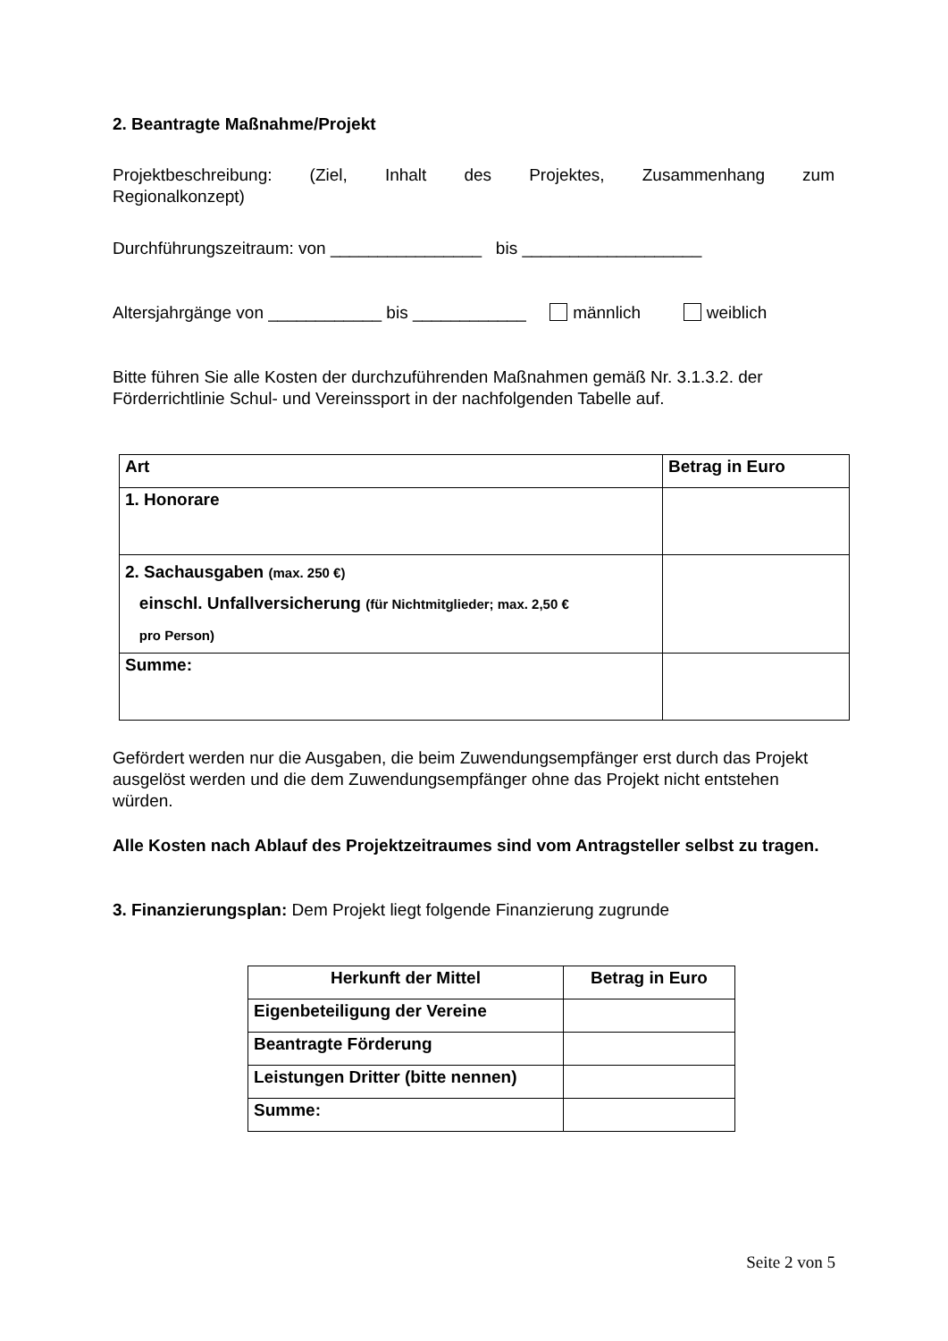2. Beantragte Maßnahme/Projekt
Projektbeschreibung: (Ziel, Inhalt des Projektes, Zusammenhang zum
Regionalkonzept)
Durchführungszeitraum: von ________________ bis ___________________
Altersjahrgänge von ____________ bis ____________ männlich weiblich
Bitte führen Sie alle Kosten der durchzuführenden Maßnahmen gemäß Nr. 3.1.3.2. der Förderrichtlinie Schul- und Vereinssport in der nachfolgenden Tabelle auf.
| Art | Betrag in Euro |
| --- | --- |
| 1. Honorare | |
| 2. Sachausgaben (max. 250 €) einschl. Unfallversicherung (für Nichtmitglieder; max. 2,50 € pro Person) | |
| Summe: | |
Gefördert werden nur die Ausgaben, die beim Zuwendungsempfänger erst durch das Projekt ausgelöst werden und die dem Zuwendungsempfänger ohne das Projekt nicht entstehen würden.
Alle Kosten nach Ablauf des Projektzeitraumes sind vom Antragsteller selbst zu tragen.
3. Finanzierungsplan: Dem Projekt liegt folgende Finanzierung zugrunde
| Herkunft der Mittel | Betrag in Euro |
| --- | --- |
| Eigenbeteiligung der Vereine | |
| Beantragte Förderung | |
| Leistungen Dritter (bitte nennen) | |
| Summe: | |
Seite 2 von 5